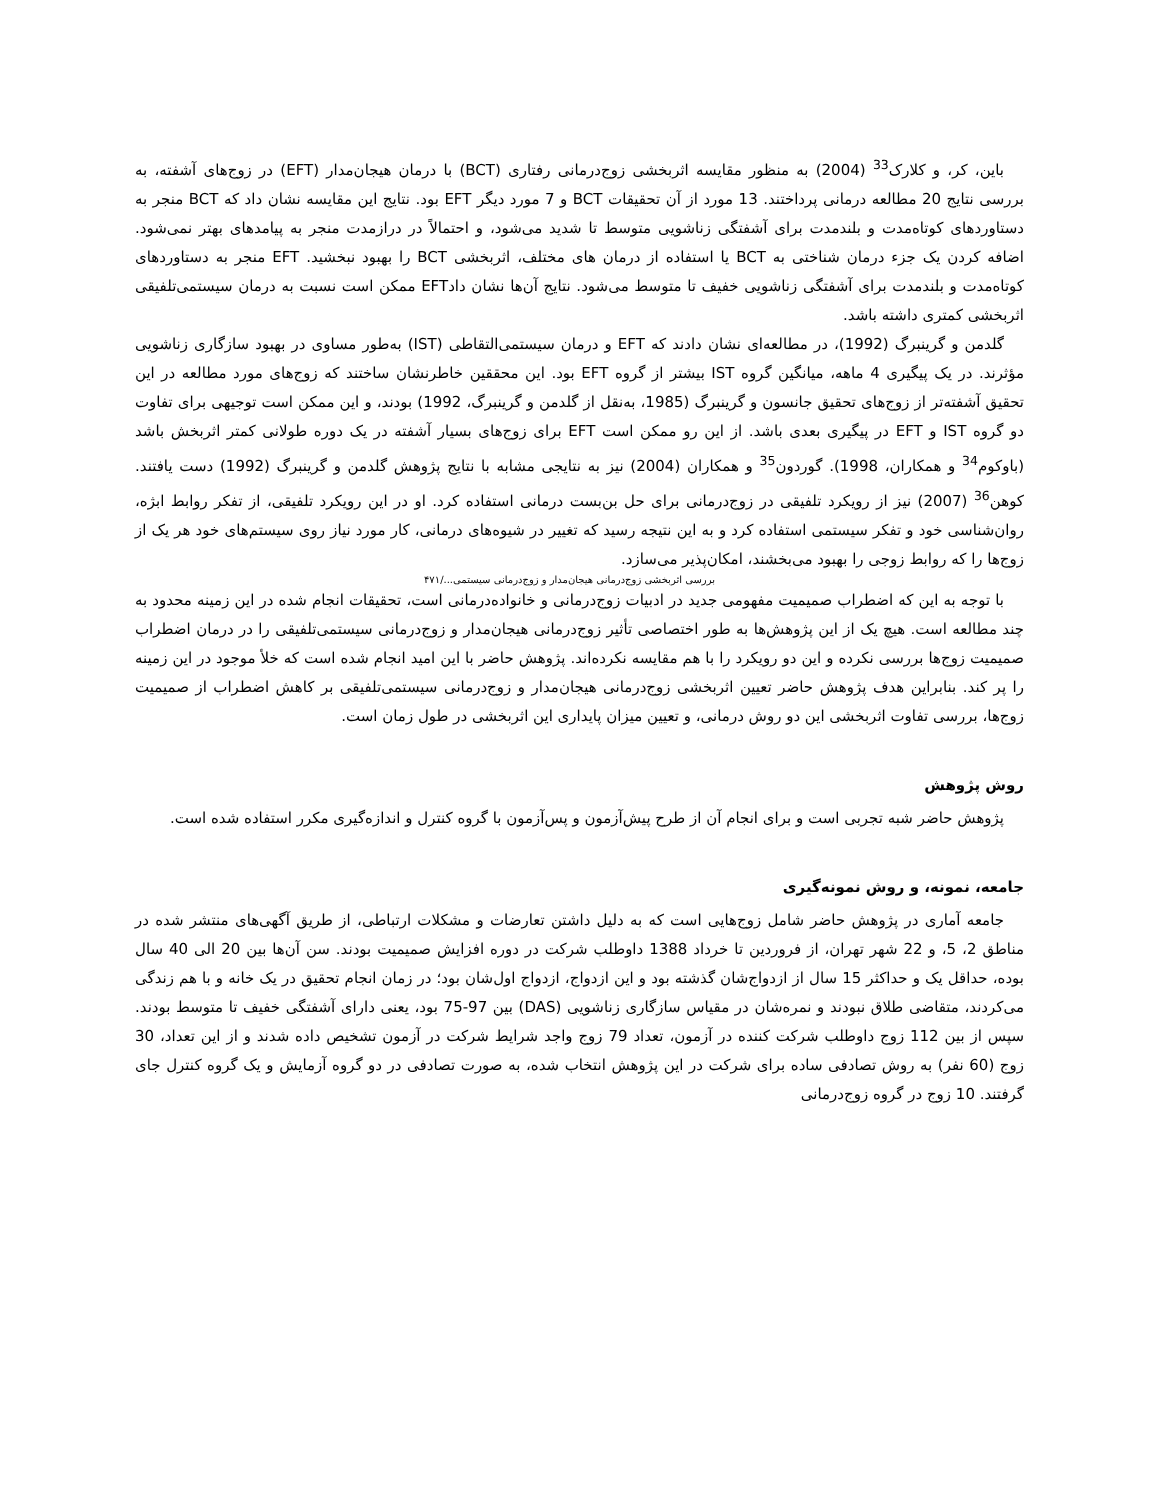باین، کر، و کلارک<sup>33</sup> (2004) به منظور مقایسه اثربخشی زوج‌درمانی رفتاری (BCT) با درمان هیجان‌مدار (EFT) در زوج‌های آشفته، به بررسی نتایج 20 مطالعه درمانی پرداختند. 13 مورد از آن تحقیقات BCT و 7 مورد دیگر EFT بود. نتایج این مقایسه نشان داد که BCT منجر به دستاوردهای کوتاه‌مدت و بلندمدت برای آشفتگی زناشویی متوسط تا شدید می‌شود، و احتمالاً در درازمدت منجر به پیامدهای بهتر نمی‌شود. اضافه کردن یک جزء درمان شناختی به BCT یا استفاده از درمان های مختلف، اثربخشی BCT را بهبود نبخشید. EFT منجر به دستاوردهای کوتاه‌مدت و بلندمدت برای آشفتگی زناشویی خفیف تا متوسط می‌شود. نتایج آن‌ها نشان دادEFT ممکن است نسبت به درمان سیستمی‌تلفیقی اثربخشی کمتری داشته باشد.
گلدمن و گرینبرگ (1992)، در مطالعه‌ای نشان دادند که EFT و درمان سیستمی‌التقاطی (IST) به‌طور مساوی در بهبود سازگاری زناشویی مؤثرند. در یک پیگیری 4 ماهه، میانگین گروه IST بیشتر از گروه EFT بود. این محققین خاطرنشان ساختند که زوج‌های مورد مطالعه در این تحقیق آشفته‌تر از زوج‌های تحقیق جانسون و گرینبرگ (1985، به‌نقل از گلدمن و گرینبرگ، 1992) بودند، و این ممکن است توجیهی برای تفاوت دو گروه IST و EFT در پیگیری بعدی باشد. از این رو ممکن است EFT برای زوج‌های بسیار آشفته در یک دوره طولانی کمتر اثربخش باشد (باوکوم<sup>34</sup> و همکاران، 1998). گوردون<sup>35</sup> و همکاران (2004) نیز به نتایجی مشابه با نتایج پژوهش گلدمن و گرینبرگ (1992) دست یافتند. کوهن<sup>36</sup> (2007) نیز از رویکرد تلفیقی در زوج‌درمانی برای حل بن‌بست درمانی استفاده کرد. او در این رویکرد تلفیقی، از تفکر روابط ابژه، روان‌شناسی خود و تفکر سیستمی استفاده کرد و به این نتیجه رسید که تغییر در شیوه‌های درمانی، کار مورد نیاز روی سیستم‌های خود هر یک از زوج‌ها را که روابط زوجی را بهبود می‌بخشند، امکان‌پذیر می‌سازد.
بررسی اثربخشی زوج‌درمانی هیجان‌مدار و زوج‌درمانی سیستمی.../۴۷۱
با توجه به این که اضطراب صمیمیت مفهومی جدید در ادبیات زوج‌درمانی و خانواده‌درمانی است، تحقیقات انجام شده در این زمینه محدود به چند مطالعه است. هیچ یک از این پژوهش‌ها به طور اختصاصی تأثیر زوج‌درمانی هیجان‌مدار و زوج‌درمانی سیستمی‌تلفیقی را در درمان اضطراب صمیمیت زوج‌ها بررسی نکرده و این دو رویکرد را با هم مقایسه نکرده‌اند. پژوهش حاضر با این امید انجام شده است که خلأ موجود در این زمینه را پر کند. بنابراین هدف پژوهش حاضر تعیین اثربخشی زوج‌درمانی هیجان‌مدار و زوج‌درمانی سیستمی‌تلفیقی بر کاهش اضطراب از صمیمیت زوج‌ها، بررسی تفاوت اثربخشی این دو روش درمانی، و تعیین میزان پایداری این اثربخشی در طول زمان است.
روش پژوهش
پژوهش حاضر شبه تجربی است و برای انجام آن از طرح پیش‌آزمون و پس‌آزمون با گروه کنترل و اندازه‌گیری مکرر استفاده شده است.
جامعه، نمونه، و روش نمونه‌گیری
جامعه آماری در پژوهش حاضر شامل زوج‌هایی است که به دلیل داشتن تعارضات و مشکلات ارتباطی، از طریق آگهی‌های منتشر شده در مناطق 2، 5، و 22 شهر تهران، از فروردین تا خرداد 1388 داوطلب شرکت در دوره افزایش صمیمیت بودند. سن آن‌ها بین 20 الی 40 سال بوده، حداقل یک و حداکثر 15 سال از ازدواج‌شان گذشته بود و این ازدواج، ازدواج اول‌شان بود؛ در زمان انجام تحقیق در یک خانه و با هم زندگی می‌کردند، متقاضی طلاق نبودند و نمره‌شان در مقیاس سازگاری زناشویی (DAS) بین 97-75 بود، یعنی دارای آشفتگی خفیف تا متوسط بودند. سپس از بین 112 زوج داوطلب شرکت کننده در آزمون، تعداد 79 زوج واجد شرایط شرکت در آزمون تشخیص داده شدند و از این تعداد، 30 زوج (60 نفر) به روش تصادفی ساده برای شرکت در این پژوهش انتخاب شده، به صورت تصادفی در دو گروه آزمایش و یک گروه کنترل جای گرفتند. 10 زوج در گروه زوج‌درمانی